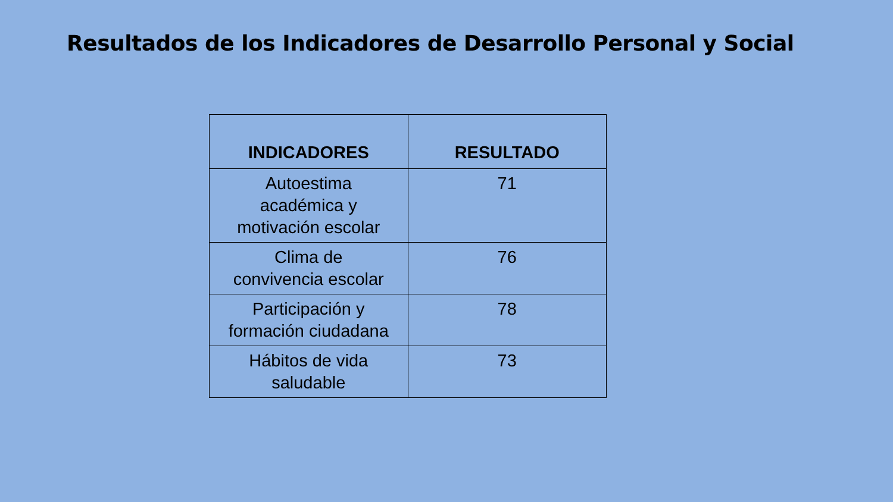Resultados de los Indicadores de Desarrollo Personal y Social
| INDICADORES | RESULTADO |
| --- | --- |
| Autoestima académica y motivación escolar | 71 |
| Clima de convivencia escolar | 76 |
| Participación y formación ciudadana | 78 |
| Hábitos de vida saludable | 73 |